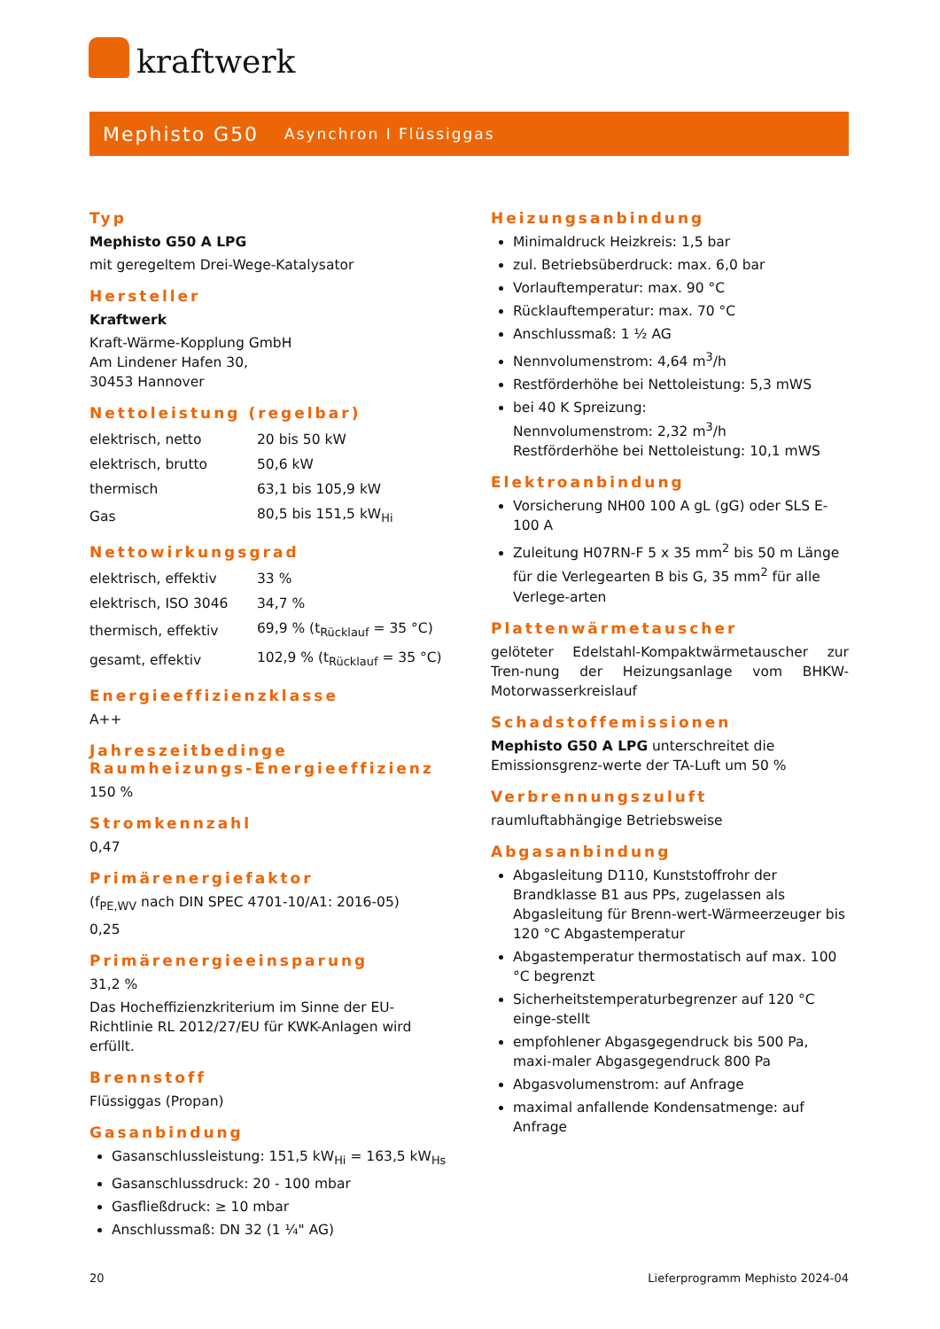kraftwerk
Mephisto G50
Asynchron I Flüssiggas
Typ
Mephisto G50 A LPG
mit geregeltem Drei-Wege-Katalysator
Hersteller
Kraftwerk
Kraft-Wärme-Kopplung GmbH
Am Lindener Hafen 30,
30453 Hannover
Nettoleistung (regelbar)
| elektrisch, netto | 20 bis 50 kW |
| elektrisch, brutto | 50,6 kW |
| thermisch | 63,1 bis 105,9 kW |
| Gas | 80,5 bis 151,5 kW<sub>Hi</sub> |
Nettowirkungsgrad
| elektrisch, effektiv | 33 % |
| elektrisch, ISO 3046 | 34,7 % |
| thermisch, effektiv | 69,9 % (t<sub>Rücklauf</sub> = 35 °C) |
| gesamt, effektiv | 102,9 % (t<sub>Rücklauf</sub> = 35 °C) |
Energieeffizienzklasse
A++
Jahreszeitbedinge Raumheizungs-Energieeffizienz
150 %
Stromkennzahl
0,47
Primärenergiefaktor
(f<sub>PE,WV</sub> nach DIN SPEC 4701-10/A1: 2016-05)
0,25
Primärenergieeinsparung
31,2 %
Das Hocheffizienzkriterium im Sinne der EU-Richtlinie RL 2012/27/EU für KWK-Anlagen wird erfüllt.
Brennstoff
Flüssiggas (Propan)
Gasanbindung
Gasanschlussleistung: 151,5 kW<sub>Hi</sub> = 163,5 kW<sub>Hs</sub>
Gasanschlussdruck: 20 - 100 mbar
Gasfließdruck: ≥ 10 mbar
Anschlussmaß: DN 32 (1 ¼" AG)
Heizungsanbindung
Minimaldruck Heizkreis: 1,5 bar
zul. Betriebsüberdruck: max. 6,0 bar
Vorlauftemperatur: max. 90 °C
Rücklauftemperatur: max. 70 °C
Anschlussmaß: 1 ½ AG
Nennvolumenstrom: 4,64 m<sup>3</sup>/h
Restförderhöhe bei Nettoleistung: 5,3 mWS
bei 40 K Spreizung:
Nennvolumenstrom: 2,32 m<sup>3</sup>/h
Restförderhöhe bei Nettoleistung: 10,1 mWS
Elektroanbindung
Vorsicherung NH00 100 A gL (gG) oder SLS E-100 A
Zuleitung H07RN-F 5 x 35 mm<sup>2</sup> bis 50 m Länge für die Verlegearten B bis G, 35 mm<sup>2</sup> für alle Verlege-arten
Plattenwärmetauscher
gelöteter Edelstahl-Kompaktwärmetauscher zur Tren-nung der Heizungsanlage vom BHKW-Motorwasserkreislauf
Schadstoffemissionen
Mephisto G50 A LPG unterschreitet die Emissionsgrenz-werte der TA-Luft um 50 %
Verbrennungszuluft
raumluftabhängige Betriebsweise
Abgasanbindung
Abgasleitung D110, Kunststoffrohr der Brandklasse B1 aus PPs, zugelassen als Abgasleitung für Brenn-wert-Wärmeerzeuger bis 120 °C Abgastemperatur
Abgastemperatur thermostatisch auf max. 100 °C begrenzt
Sicherheitstemperaturbegrenzer auf 120 °C einge-stellt
empfohlener Abgasgegendruck bis 500 Pa, maxi-maler Abgasgegendruck 800 Pa
Abgasvolumenstrom: auf Anfrage
maximal anfallende Kondensatmenge: auf Anfrage
20
Lieferprogramm Mephisto 2024-04